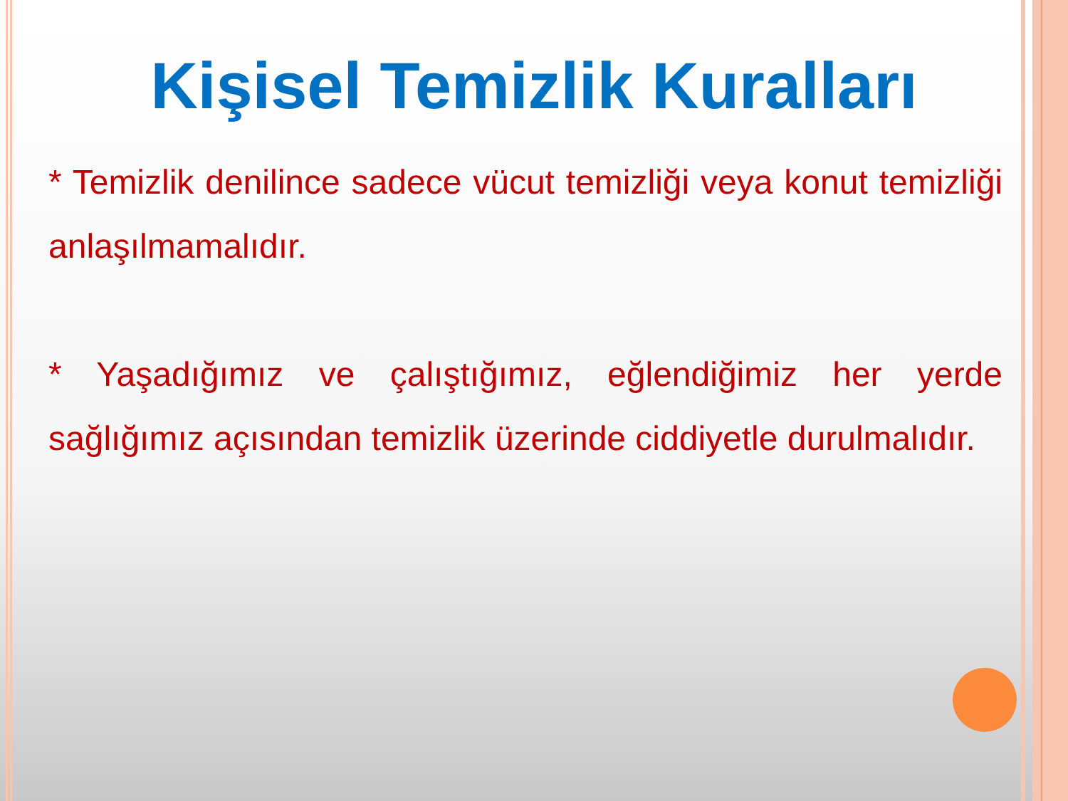Kişisel Temizlik Kuralları
* Temizlik denilince sadece vücut temizliği veya konut temizliği anlaşılmamalıdır.
* Yaşadığımız ve çalıştığımız, eğlendiğimiz her yerde sağlığımız açısından temizlik üzerinde ciddiyetle durulmalıdır.